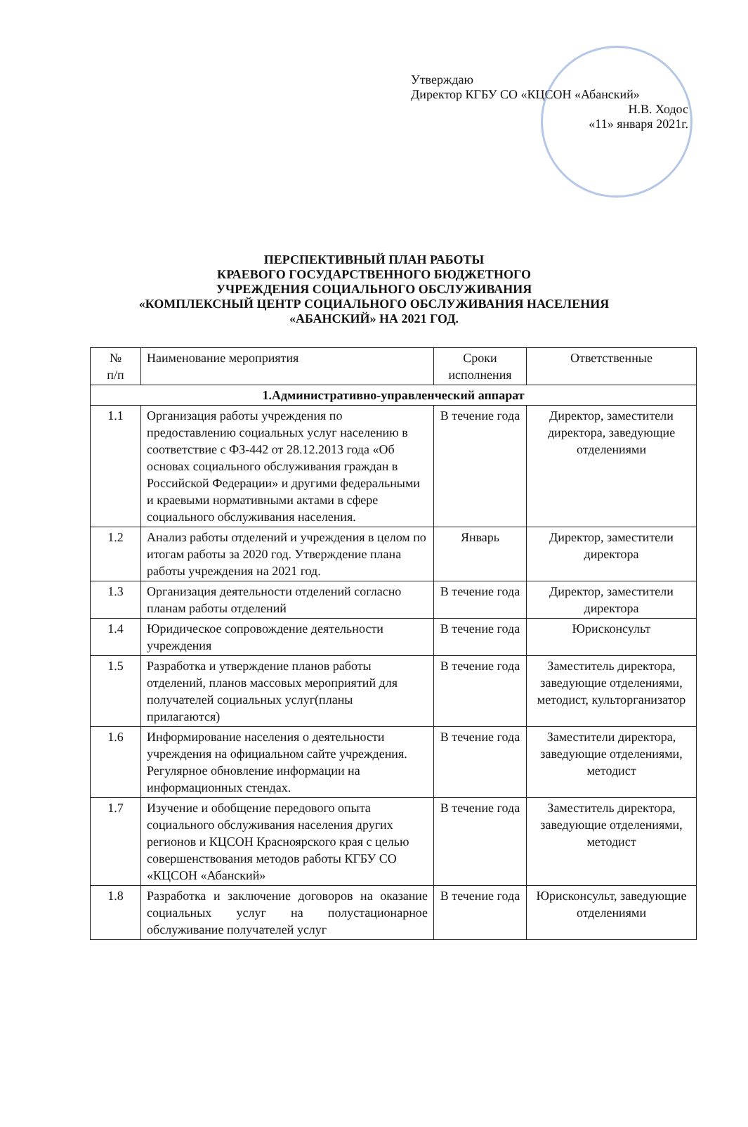Утверждаю
Директор КГБУ СО «КЦСОН «Абанский»
Н.В. Ходос
«11» января 2021г.
ПЕРСПЕКТИВНЫЙ ПЛАН РАБОТЫ
КРАЕВОГО ГОСУДАРСТВЕННОГО БЮДЖЕТНОГО
УЧРЕЖДЕНИЯ СОЦИАЛЬНОГО ОБСЛУЖИВАНИЯ
«КОМПЛЕКСНЫЙ ЦЕНТР СОЦИАЛЬНОГО ОБСЛУЖИВАНИЯ НАСЕЛЕНИЯ
«АБАНСКИЙ» НА 2021 ГОД.
| № п/п | Наименование мероприятия | Сроки исполнения | Ответственные |
| --- | --- | --- | --- |
| 1.Административно-управленческий аппарат | | | |
| 1.1 | Организация работы учреждения по предоставлению социальных услуг населению в соответствие с ФЗ-442 от 28.12.2013 года «Об основах социального обслуживания граждан в Российской Федерации» и другими федеральными и краевыми нормативными актами в сфере социального обслуживания населения. | В течение года | Директор, заместители директора, заведующие отделениями |
| 1.2 | Анализ работы отделений и учреждения в целом по итогам работы за 2020 год. Утверждение плана работы учреждения на 2021 год. | Январь | Директор, заместители директора |
| 1.3 | Организация деятельности отделений согласно планам работы отделений | В течение года | Директор, заместители директора |
| 1.4 | Юридическое сопровождение деятельности учреждения | В течение года | Юрисконсульт |
| 1.5 | Разработка и утверждение планов работы отделений, планов массовых мероприятий для получателей социальных услуг(планы прилагаются) | В течение года | Заместитель директора, заведующие отделениями, методист, культорганизатор |
| 1.6 | Информирование населения о деятельности учреждения на официальном сайте учреждения. Регулярное обновление информации на информационных стендах. | В течение года | Заместители директора, заведующие отделениями, методист |
| 1.7 | Изучение и обобщение передового опыта социального обслуживания населения других регионов и КЦСОН Красноярского края с целью совершенствования методов работы КГБУ СО «КЦСОН «Абанский» | В течение года | Заместитель директора, заведующие отделениями, методист |
| 1.8 | Разработка и заключение договоров на оказание социальных услуг на полустационарное обслуживание получателей услуг | В течение года | Юрисконсульт, заведующие отделениями |